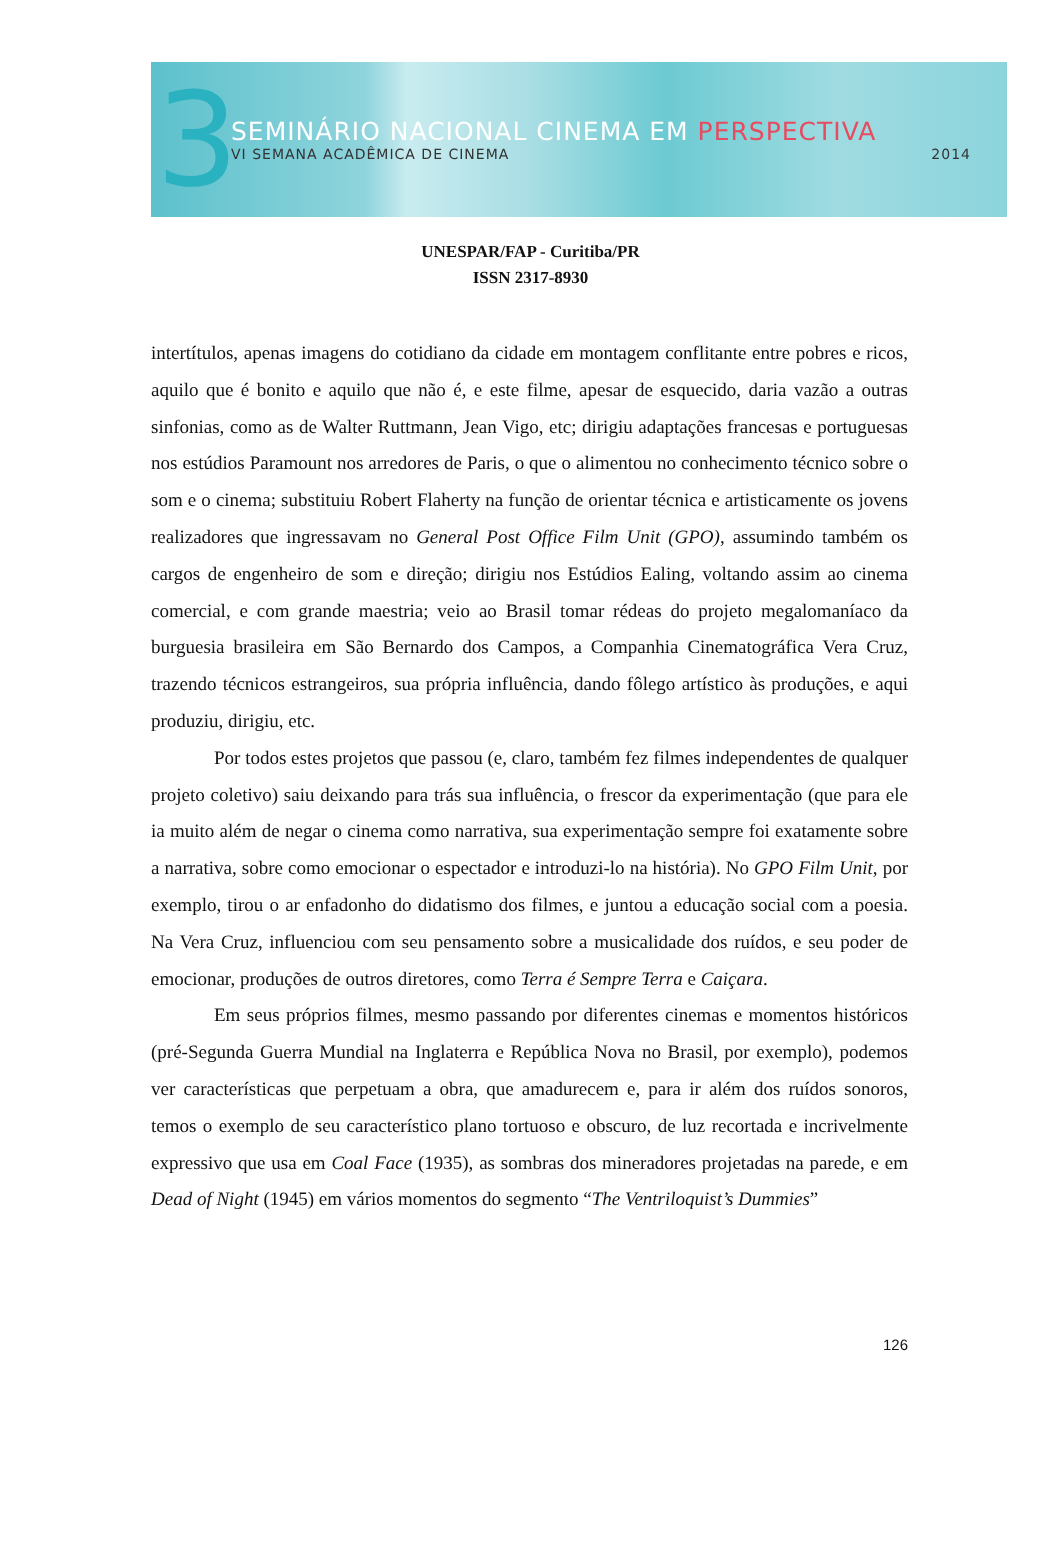3
SEMINÁRIO NACIONAL CINEMA EM PERSPECTIVA
VI SEMANA ACADÊMICA DE CINEMA 2014
UNESPAR/FAP - Curitiba/PR
ISSN 2317-8930
intertítulos, apenas imagens do cotidiano da cidade em montagem conflitante entre pobres e ricos, aquilo que é bonito e aquilo que não é, e este filme, apesar de esquecido, daria vazão a outras sinfonias, como as de Walter Ruttmann, Jean Vigo, etc; dirigiu adaptações francesas e portuguesas nos estúdios Paramount nos arredores de Paris, o que o alimentou no conhecimento técnico sobre o som e o cinema; substituiu Robert Flaherty na função de orientar técnica e artisticamente os jovens realizadores que ingressavam no General Post Office Film Unit (GPO), assumindo também os cargos de engenheiro de som e direção; dirigiu nos Estúdios Ealing, voltando assim ao cinema comercial, e com grande maestria; veio ao Brasil tomar rédeas do projeto megalomaníaco da burguesia brasileira em São Bernardo dos Campos, a Companhia Cinematográfica Vera Cruz, trazendo técnicos estrangeiros, sua própria influência, dando fôlego artístico às produções, e aqui produziu, dirigiu, etc.
Por todos estes projetos que passou (e, claro, também fez filmes independentes de qualquer projeto coletivo) saiu deixando para trás sua influência, o frescor da experimentação (que para ele ia muito além de negar o cinema como narrativa, sua experimentação sempre foi exatamente sobre a narrativa, sobre como emocionar o espectador e introduzi-lo na história). No GPO Film Unit, por exemplo, tirou o ar enfadonho do didatismo dos filmes, e juntou a educação social com a poesia. Na Vera Cruz, influenciou com seu pensamento sobre a musicalidade dos ruídos, e seu poder de emocionar, produções de outros diretores, como Terra é Sempre Terra e Caiçara.
Em seus próprios filmes, mesmo passando por diferentes cinemas e momentos históricos (pré-Segunda Guerra Mundial na Inglaterra e República Nova no Brasil, por exemplo), podemos ver características que perpetuam a obra, que amadurecem e, para ir além dos ruídos sonoros, temos o exemplo de seu característico plano tortuoso e obscuro, de luz recortada e incrivelmente expressivo que usa em Coal Face (1935), as sombras dos mineradores projetadas na parede, e em Dead of Night (1945) em vários momentos do segmento “The Ventriloquist’s Dummies”
126